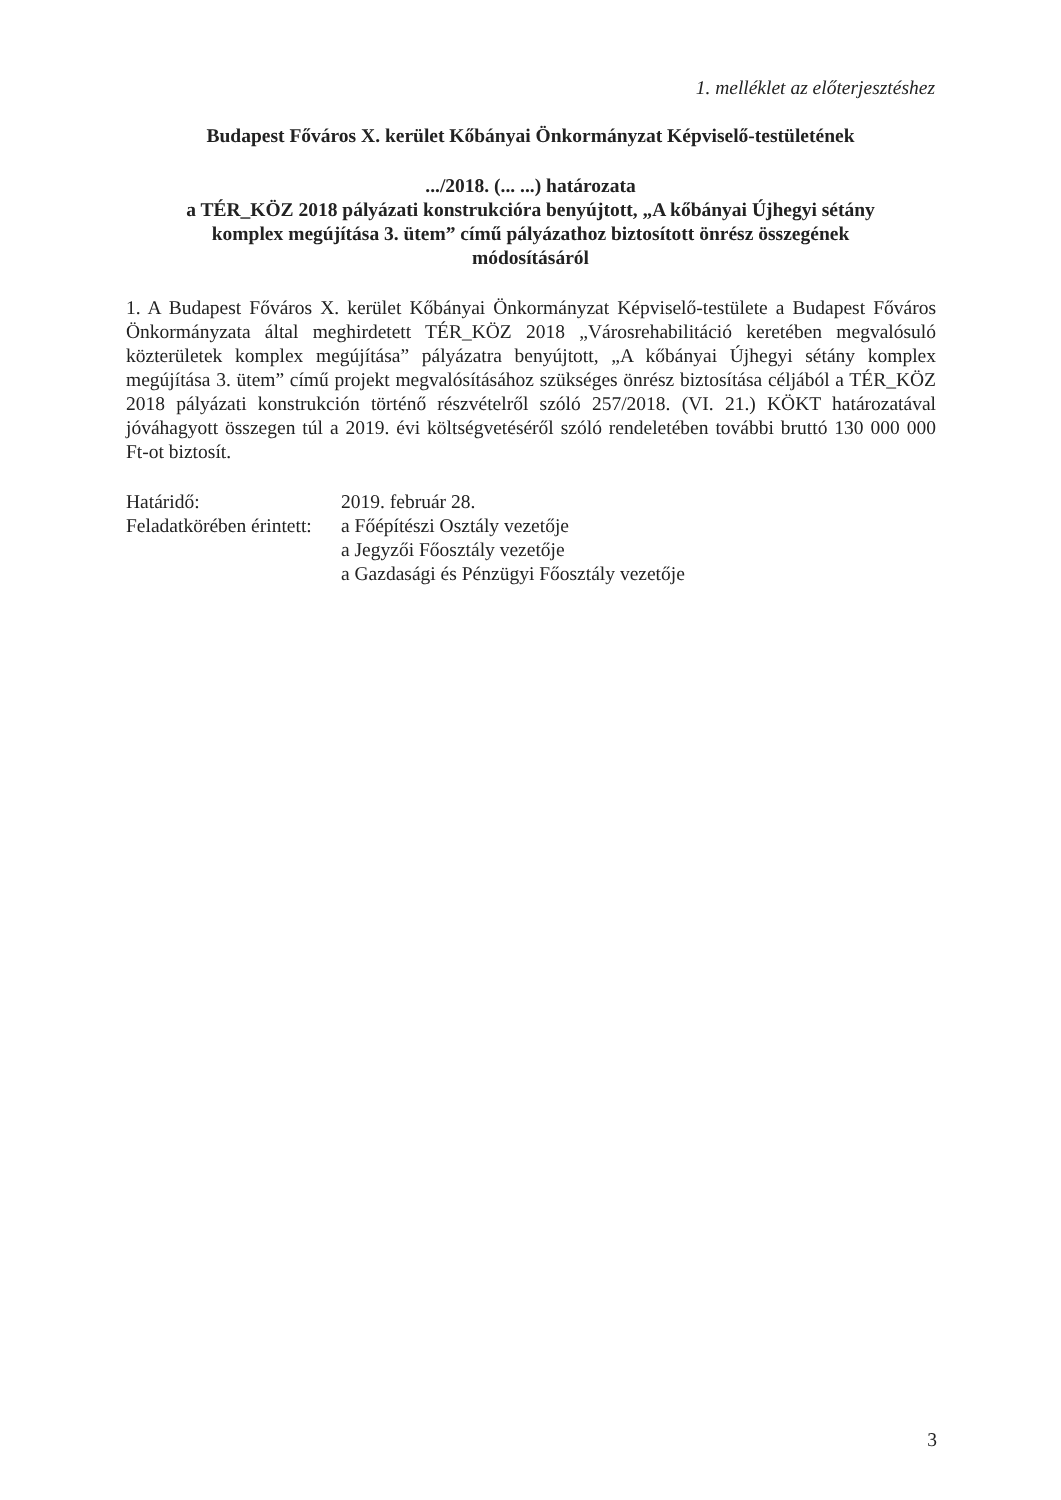1. melléklet az előterjesztéshez
Budapest Főváros X. kerület Kőbányai Önkormányzat Képviselő-testületének
.../2018. (... ...) határozata
a TÉR_KÖZ 2018 pályázati konstrukcióra benyújtott, „A kőbányai Újhegyi sétány
komplex megújítása 3. ütem” című pályázathoz biztosított önrész összegének
módosításáról
1. A Budapest Főváros X. kerület Kőbányai Önkormányzat Képviselő-testülete a Budapest Főváros Önkormányzata által meghirdetett TÉR_KÖZ 2018 „Városrehabilitáció keretében megvalósuló közterületek komplex megújítása” pályázatra benyújtott, „A kőbányai Újhegyi sétány komplex megújítása 3. ütem” című projekt megvalósításához szükséges önrész biztosítása céljából a TÉR_KÖZ 2018 pályázati konstrukción történő részvételről szóló 257/2018. (VI. 21.) KÖKT határozatával jóváhagyott összegen túl a 2019. évi költségvetéséről szóló rendeletében további bruttó 130 000 000 Ft-ot biztosít.
| Határidő: | 2019. február 28. |
| Feladatkörében érintett: | a Főépítészi Osztály vezetője a Jegyzői Főosztály vezetője a Gazdasági és Pénzügyi Főosztály vezetője |
3